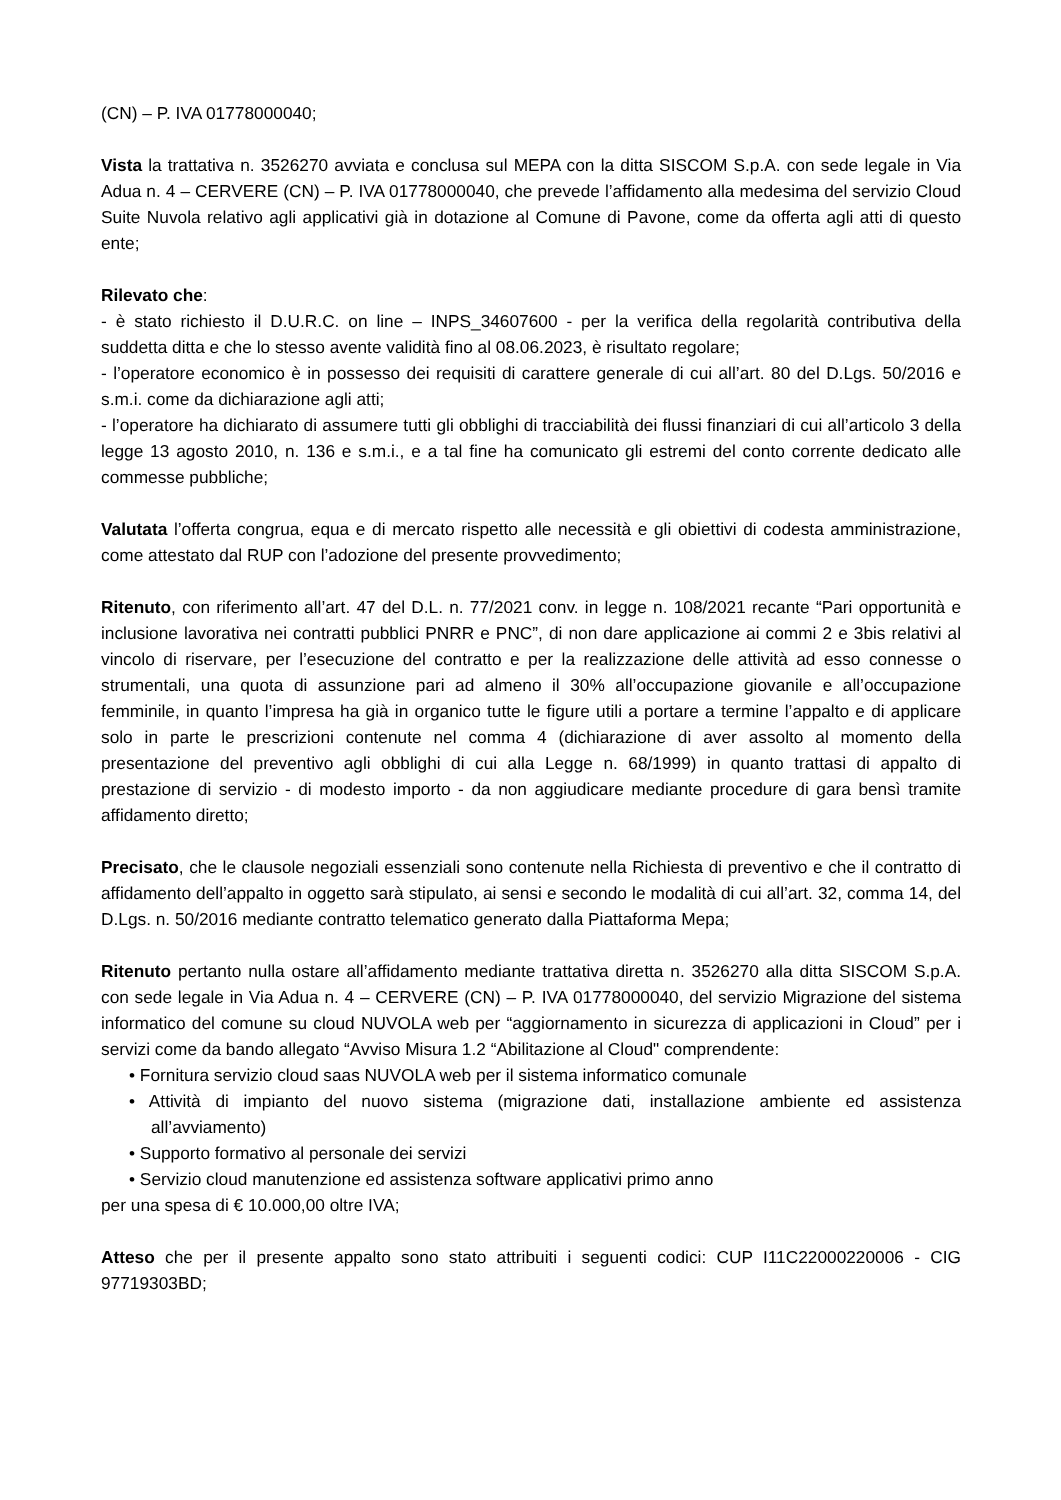(CN) – P. IVA 01778000040;
Vista la trattativa n. 3526270 avviata e conclusa sul MEPA con la ditta SISCOM S.p.A. con sede legale in Via Adua n. 4 – CERVERE (CN) – P. IVA 01778000040, che prevede l’affidamento alla medesima del servizio Cloud Suite Nuvola relativo agli applicativi già in dotazione al Comune di Pavone, come da offerta agli atti di questo ente;
Rilevato che:
- è stato richiesto il D.U.R.C. on line – INPS_34607600 - per la verifica della regolarità contributiva della suddetta ditta e che lo stesso avente validità fino al 08.06.2023, è risultato regolare;
- l’operatore economico è in possesso dei requisiti di carattere generale di cui all’art. 80 del D.Lgs. 50/2016 e s.m.i. come da dichiarazione agli atti;
- l’operatore ha dichiarato di assumere tutti gli obblighi di tracciabilità dei flussi finanziari di cui all’articolo 3 della legge 13 agosto 2010, n. 136 e s.m.i., e a tal fine ha comunicato gli estremi del conto corrente dedicato alle commesse pubbliche;
Valutata l’offerta congrua, equa e di mercato rispetto alle necessità e gli obiettivi di codesta amministrazione, come attestato dal RUP con l’adozione del presente provvedimento;
Ritenuto, con riferimento all’art. 47 del D.L. n. 77/2021 conv. in legge n. 108/2021 recante “Pari opportunità e inclusione lavorativa nei contratti pubblici PNRR e PNC”, di non dare applicazione ai commi 2 e 3bis relativi al vincolo di riservare, per l’esecuzione del contratto e per la realizzazione delle attività ad esso connesse o strumentali, una quota di assunzione pari ad almeno il 30% all’occupazione giovanile e all’occupazione femminile, in quanto l’impresa ha già in organico tutte le figure utili a portare a termine l’appalto e di applicare solo in parte le prescrizioni contenute nel comma 4 (dichiarazione di aver assolto al momento della presentazione del preventivo agli obblighi di cui alla Legge n. 68/1999) in quanto trattasi di appalto di prestazione di servizio - di modesto importo - da non aggiudicare mediante procedure di gara bensì tramite affidamento diretto;
Precisato, che le clausole negoziali essenziali sono contenute nella Richiesta di preventivo e che il contratto di affidamento dell’appalto in oggetto sarà stipulato, ai sensi e secondo le modalità di cui all’art. 32, comma 14, del D.Lgs. n. 50/2016 mediante contratto telematico generato dalla Piattaforma Mepa;
Ritenuto pertanto nulla ostare all’affidamento mediante trattativa diretta n. 3526270 alla ditta SISCOM S.p.A. con sede legale in Via Adua n. 4 – CERVERE (CN) – P. IVA 01778000040, del servizio Migrazione del sistema informatico del comune su cloud NUVOLA web per “aggiornamento in sicurezza di applicazioni in Cloud” per i servizi come da bando allegato “Avviso Misura 1.2 “Abilitazione al Cloud" comprendente:
• Fornitura servizio cloud saas NUVOLA web per il sistema informatico comunale
• Attività di impianto del nuovo sistema (migrazione dati, installazione ambiente ed assistenza all’avviamento)
• Supporto formativo al personale dei servizi
• Servizio cloud manutenzione ed assistenza software applicativi primo anno
per una spesa di € 10.000,00 oltre IVA;
Atteso che per il presente appalto sono stato attribuiti i seguenti codici: CUP I11C22000220006 - CIG 97719303BD;